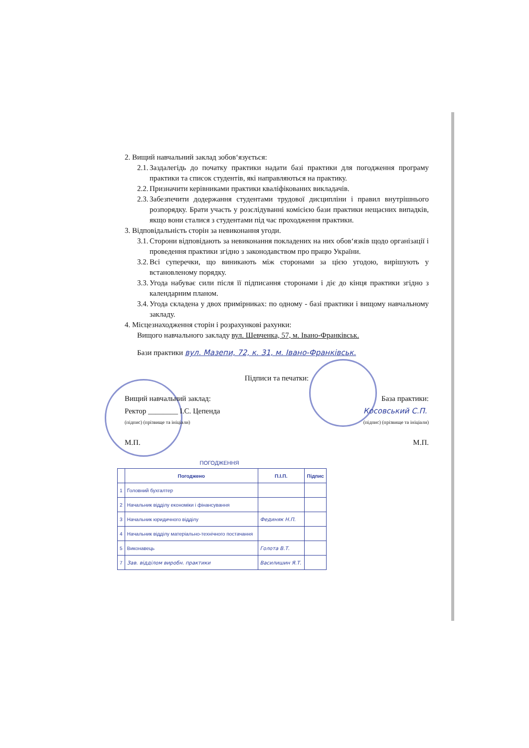2. Вищий навчальний заклад зобов‘язується:
2.1. Заздалегідь до початку практики надати базі практики для погодження програму практики та список студентів, які направляються на практику.
2.2. Призначити керівниками практики кваліфікованих викладачів.
2.3. Забезпечити додержання студентами трудової дисципліни і правил внутрішнього розпорядку. Брати участь у розслідуванні комісією бази практики нещасних випадків, якщо вони сталися з студентами під час проходження практики.
3. Відповідальність сторін за невиконання угоди.
3.1. Сторони відповідають за невиконання покладених на них обов‘язків щодо організації і проведення практики згідно з законодавством про працю України.
3.2. Всі суперечки, що виникають між сторонами за цією угодою, вирішують у встановленому порядку.
3.3. Угода набуває сили після її підписання сторонами і діє до кінця практики згідно з календарним планом.
3.4. Угода складена у двох примірниках: по одному - базі практики і вищому навчальному закладу.
4. Місцезнаходження сторін і розрахункові рахунки:
Вищого навчального закладу вул. Шевченка, 57, м. Івано-Франківськ.
Бази практики вул. Мазепи, 72, к. 31, м. Івано-Франківськ.
Підписи та печатки:
Вищий навчальний заклад: База практики:
Ректор ________ І.С. Цепенда
(підпис) (прізвище та ініціали)
Косовський С.П.
(підпис) (прізвище та ініціали)
М.П. М.П.
ПОГОДЖЕННЯ
| | Погоджено | П.І.П. | Підпис |
| --- | --- | --- | --- |
| 1 | Головний бухгалтер | | |
| 2 | Начальник відділу економіки і фінансування | | |
| 3 | Начальник юридичного відділу | Фединяк Н.П. | |
| 4 | Начальник відділу матеріально-технічного постачання | | |
| 5 | Виконавець | Голота В.Т. | |
| 7 | Зав. відділом виробн. практики | Василишин Я.Т. | |